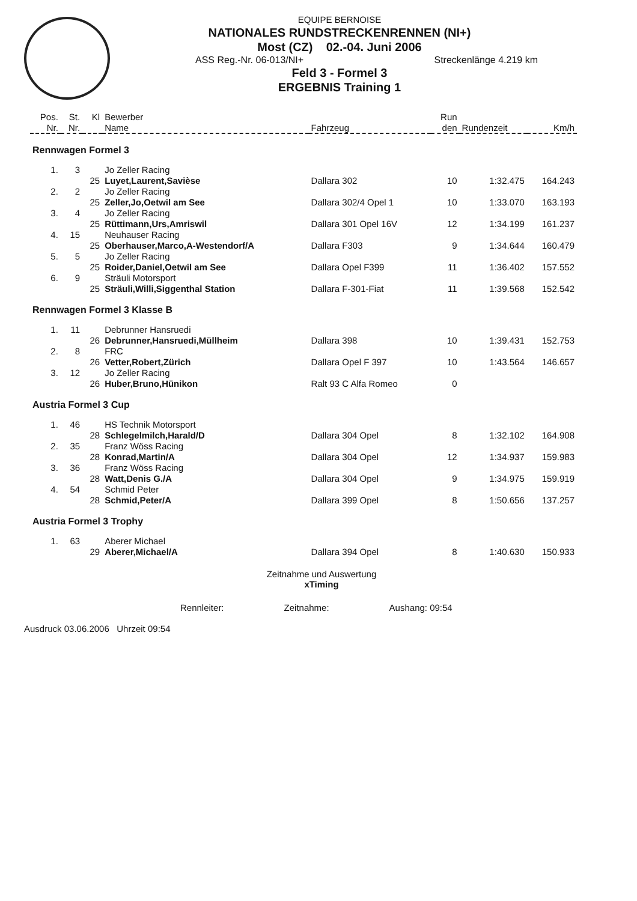EQUIPE BERNOISE
NATIONALES RUNDSTRECKENRENNEN (NI+)
Most (CZ) 02.-04. Juni 2006
ASS Reg.-Nr. 06-013/NI+ Streckenlänge 4.219 km
Feld 3 - Formel 3
ERGEBNIS Training 1
| Pos. | St. | Kl | Bewerber | | Run | | |
| --- | --- | --- | --- | --- | --- | --- | --- |
| Nr. | Nr. | | Name | Fahrzeug | den | Rundenzeit | Km/h |
| Rennwagen Formel 3 | | | | | | | |
| 1. | 3 | | Jo Zeller Racing | | | | |
| | | 25 | Luyet,Laurent,Savièse | Dallara 302 | 10 | 1:32.475 | 164.243 |
| 2. | 2 | | Jo Zeller Racing | | | | |
| | | 25 | Zeller,Jo,Oetwil am See | Dallara 302/4 Opel 1 | 10 | 1:33.070 | 163.193 |
| 3. | 4 | | Jo Zeller Racing | | | | |
| | | 25 | Rüttimann,Urs,Amriswil | Dallara 301 Opel 16V | 12 | 1:34.199 | 161.237 |
| 4. | 15 | | Neuhauser Racing | | | | |
| | | 25 | Oberhauser,Marco,A-Westendorf/A | Dallara F303 | 9 | 1:34.644 | 160.479 |
| 5. | 5 | | Jo Zeller Racing | | | | |
| | | 25 | Roider,Daniel,Oetwil am See | Dallara Opel F399 | 11 | 1:36.402 | 157.552 |
| 6. | 9 | | Sträuli Motorsport | | | | |
| | | 25 | Sträuli,Willi,Siggenthal Station | Dallara F-301-Fiat | 11 | 1:39.568 | 152.542 |
| Rennwagen Formel 3 Klasse B | | | | | | | |
| 1. | 11 | | Debrunner Hansruedi | | | | |
| | | 26 | Debrunner,Hansruedi,Müllheim | Dallara 398 | 10 | 1:39.431 | 152.753 |
| 2. | 8 | | FRC | | | | |
| | | 26 | Vetter,Robert,Zürich | Dallara Opel F 397 | 10 | 1:43.564 | 146.657 |
| 3. | 12 | | Jo Zeller Racing | | | | |
| | | 26 | Huber,Bruno,Hünikon | Ralt 93 C Alfa Romeo | 0 | | |
| Austria Formel 3 Cup | | | | | | | |
| 1. | 46 | | HS Technik Motorsport | | | | |
| | | 28 | Schlegelmilch,Harald/D | Dallara 304 Opel | 8 | 1:32.102 | 164.908 |
| 2. | 35 | | Franz Wöss Racing | | | | |
| | | 28 | Konrad,Martin/A | Dallara 304 Opel | 12 | 1:34.937 | 159.983 |
| 3. | 36 | | Franz Wöss Racing | | | | |
| | | 28 | Watt,Denis G./A | Dallara 304 Opel | 9 | 1:34.975 | 159.919 |
| 4. | 54 | | Schmid Peter | | | | |
| | | 28 | Schmid,Peter/A | Dallara 399 Opel | 8 | 1:50.656 | 137.257 |
| Austria Formel 3 Trophy | | | | | | | |
| 1. | 63 | | Aberer Michael | | | | |
| | | 29 | Aberer,Michael/A | Dallara 394 Opel | 8 | 1:40.630 | 150.933 |
Zeitnahme und Auswertung
xTiming
Rennleiter: Zeitnahme: Aushang: 09:54
Ausdruck 03.06.2006 Uhrzeit 09:54